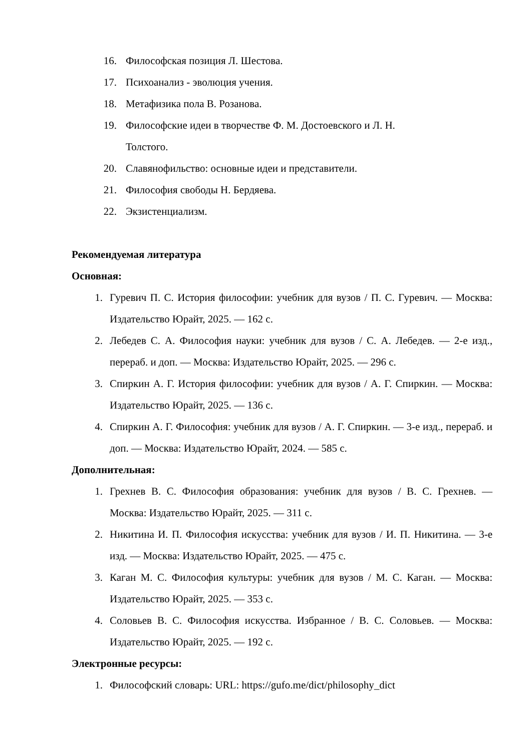16. Философская позиция Л. Шестова.
17. Психоанализ - эволюция учения.
18. Метафизика пола В. Розанова.
19. Философские идеи в творчестве Ф. М. Достоевского и Л. Н.
Толстого.
20. Славянофильство: основные идеи и представители.
21. Философия свободы Н. Бердяева.
22. Экзистенциализм.
Рекомендуемая литература
Основная:
1. Гуревич П. С. История философии: учебник для вузов / П. С. Гуревич. — Москва: Издательство Юрайт, 2025. — 162 с.
2. Лебедев С. А. Философия науки: учебник для вузов / С. А. Лебедев. — 2-е изд., перераб. и доп. — Москва: Издательство Юрайт, 2025. — 296 с.
3. Спиркин А. Г. История философии: учебник для вузов / А. Г. Спиркин. — Москва: Издательство Юрайт, 2025. — 136 с.
4. Спиркин А. Г. Философия: учебник для вузов / А. Г. Спиркин. — 3-е изд., перераб. и доп. — Москва: Издательство Юрайт, 2024. — 585 с.
Дополнительная:
1. Грехнев В. С. Философия образования: учебник для вузов / В. С. Грехнев. — Москва: Издательство Юрайт, 2025. — 311 с.
2. Никитина И. П. Философия искусства: учебник для вузов / И. П. Никитина. — 3-е изд. — Москва: Издательство Юрайт, 2025. — 475 с.
3. Каган М. С. Философия культуры: учебник для вузов / М. С. Каган. — Москва: Издательство Юрайт, 2025. — 353 с.
4. Соловьев В. С. Философия искусства. Избранное / В. С. Соловьев. — Москва: Издательство Юрайт, 2025. — 192 с.
Электронные ресурсы:
1. Философский словарь: URL: https://gufo.me/dict/philosophy_dict